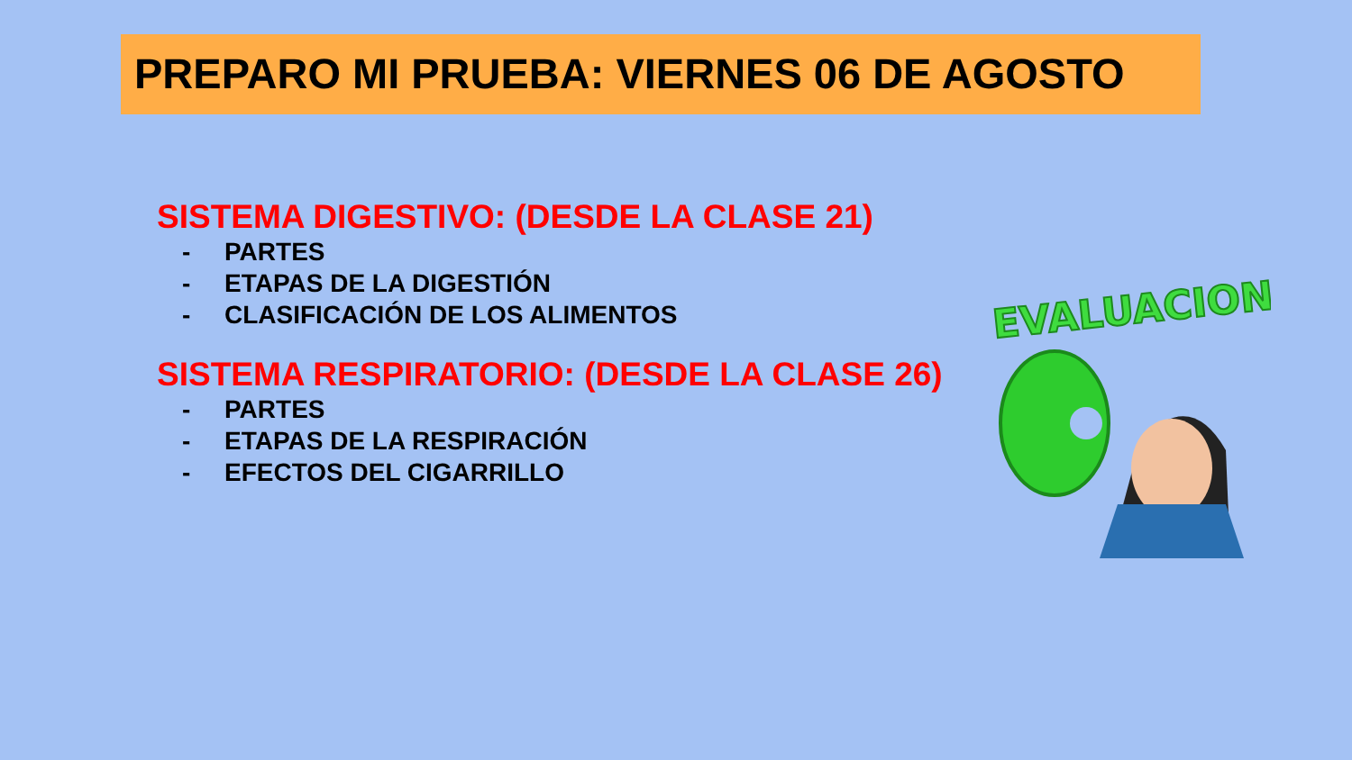PREPARO MI PRUEBA: VIERNES 06 DE AGOSTO
SISTEMA DIGESTIVO: (DESDE LA CLASE 21)
- PARTES
- ETAPAS DE LA DIGESTIÓN
- CLASIFICACIÓN DE LOS ALIMENTOS
SISTEMA RESPIRATORIO: (DESDE LA CLASE 26)
- PARTES
- ETAPAS DE LA RESPIRACIÓN
- EFECTOS DEL CIGARRILLO
EVALUACION